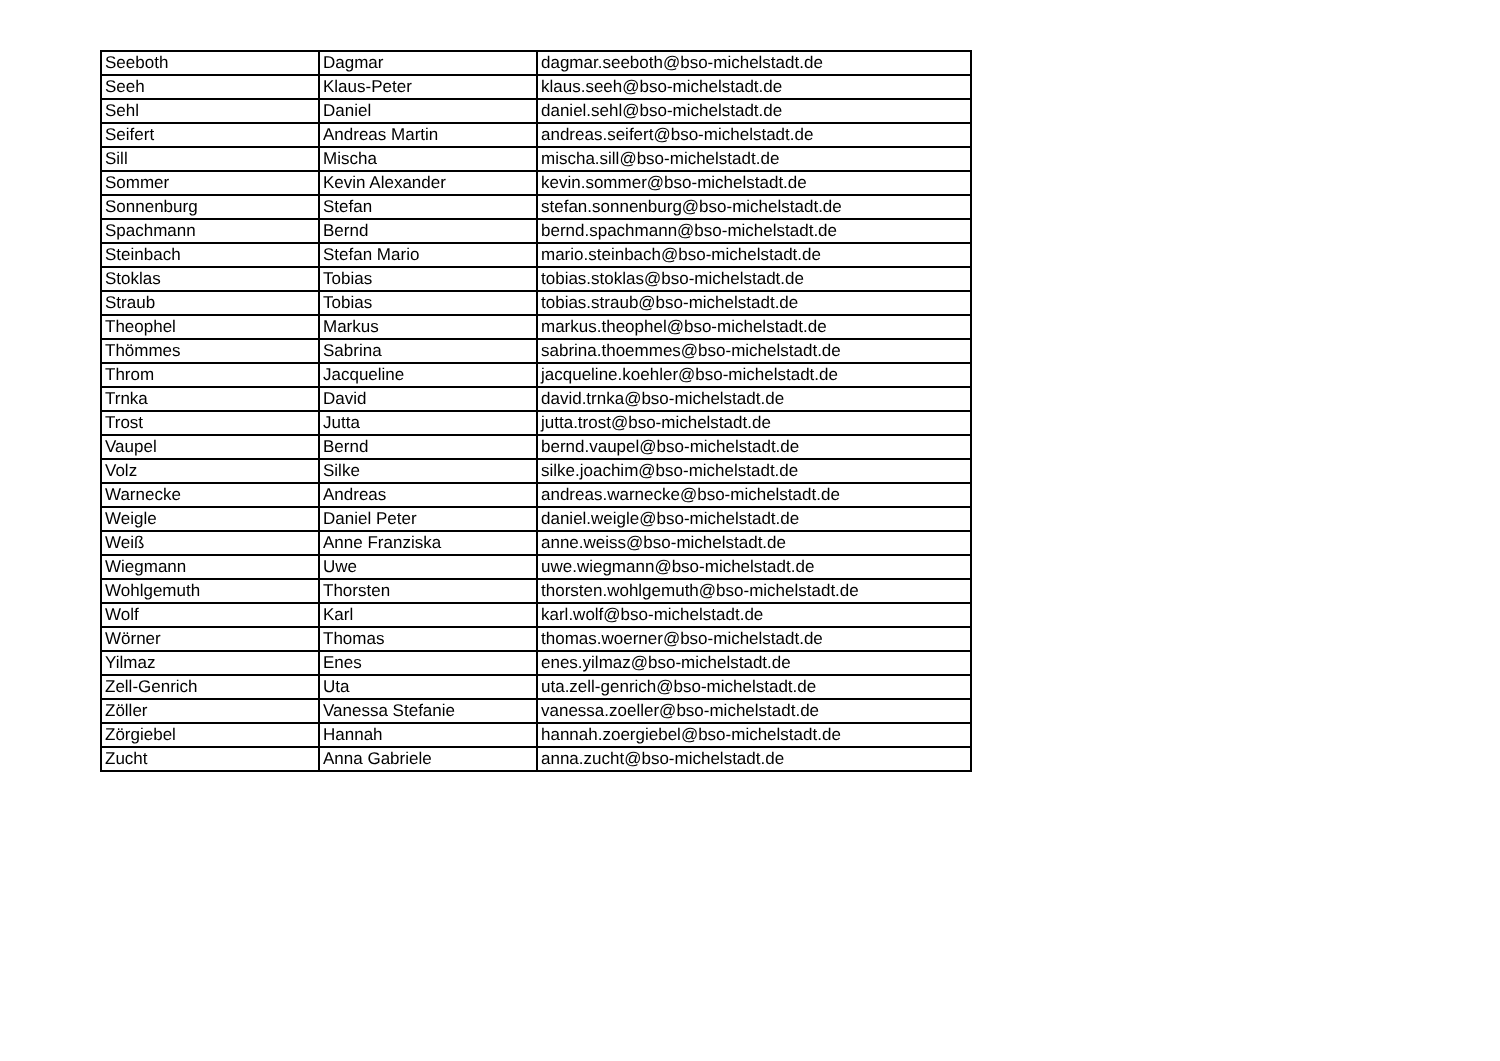| Seeboth | Dagmar | dagmar.seeboth@bso-michelstadt.de |
| Seeh | Klaus-Peter | klaus.seeh@bso-michelstadt.de |
| Sehl | Daniel | daniel.sehl@bso-michelstadt.de |
| Seifert | Andreas Martin | andreas.seifert@bso-michelstadt.de |
| Sill | Mischa | mischa.sill@bso-michelstadt.de |
| Sommer | Kevin Alexander | kevin.sommer@bso-michelstadt.de |
| Sonnenburg | Stefan | stefan.sonnenburg@bso-michelstadt.de |
| Spachmann | Bernd | bernd.spachmann@bso-michelstadt.de |
| Steinbach | Stefan Mario | mario.steinbach@bso-michelstadt.de |
| Stoklas | Tobias | tobias.stoklas@bso-michelstadt.de |
| Straub | Tobias | tobias.straub@bso-michelstadt.de |
| Theophel | Markus | markus.theophel@bso-michelstadt.de |
| Thömmes | Sabrina | sabrina.thoemmes@bso-michelstadt.de |
| Throm | Jacqueline | jacqueline.koehler@bso-michelstadt.de |
| Trnka | David | david.trnka@bso-michelstadt.de |
| Trost | Jutta | jutta.trost@bso-michelstadt.de |
| Vaupel | Bernd | bernd.vaupel@bso-michelstadt.de |
| Volz | Silke | silke.joachim@bso-michelstadt.de |
| Warnecke | Andreas | andreas.warnecke@bso-michelstadt.de |
| Weigle | Daniel Peter | daniel.weigle@bso-michelstadt.de |
| Weiß | Anne Franziska | anne.weiss@bso-michelstadt.de |
| Wiegmann | Uwe | uwe.wiegmann@bso-michelstadt.de |
| Wohlgemuth | Thorsten | thorsten.wohlgemuth@bso-michelstadt.de |
| Wolf | Karl | karl.wolf@bso-michelstadt.de |
| Wörner | Thomas | thomas.woerner@bso-michelstadt.de |
| Yilmaz | Enes | enes.yilmaz@bso-michelstadt.de |
| Zell-Genrich | Uta | uta.zell-genrich@bso-michelstadt.de |
| Zöller | Vanessa Stefanie | vanessa.zoeller@bso-michelstadt.de |
| Zörgiebel | Hannah | hannah.zoergiebel@bso-michelstadt.de |
| Zucht | Anna Gabriele | anna.zucht@bso-michelstadt.de |